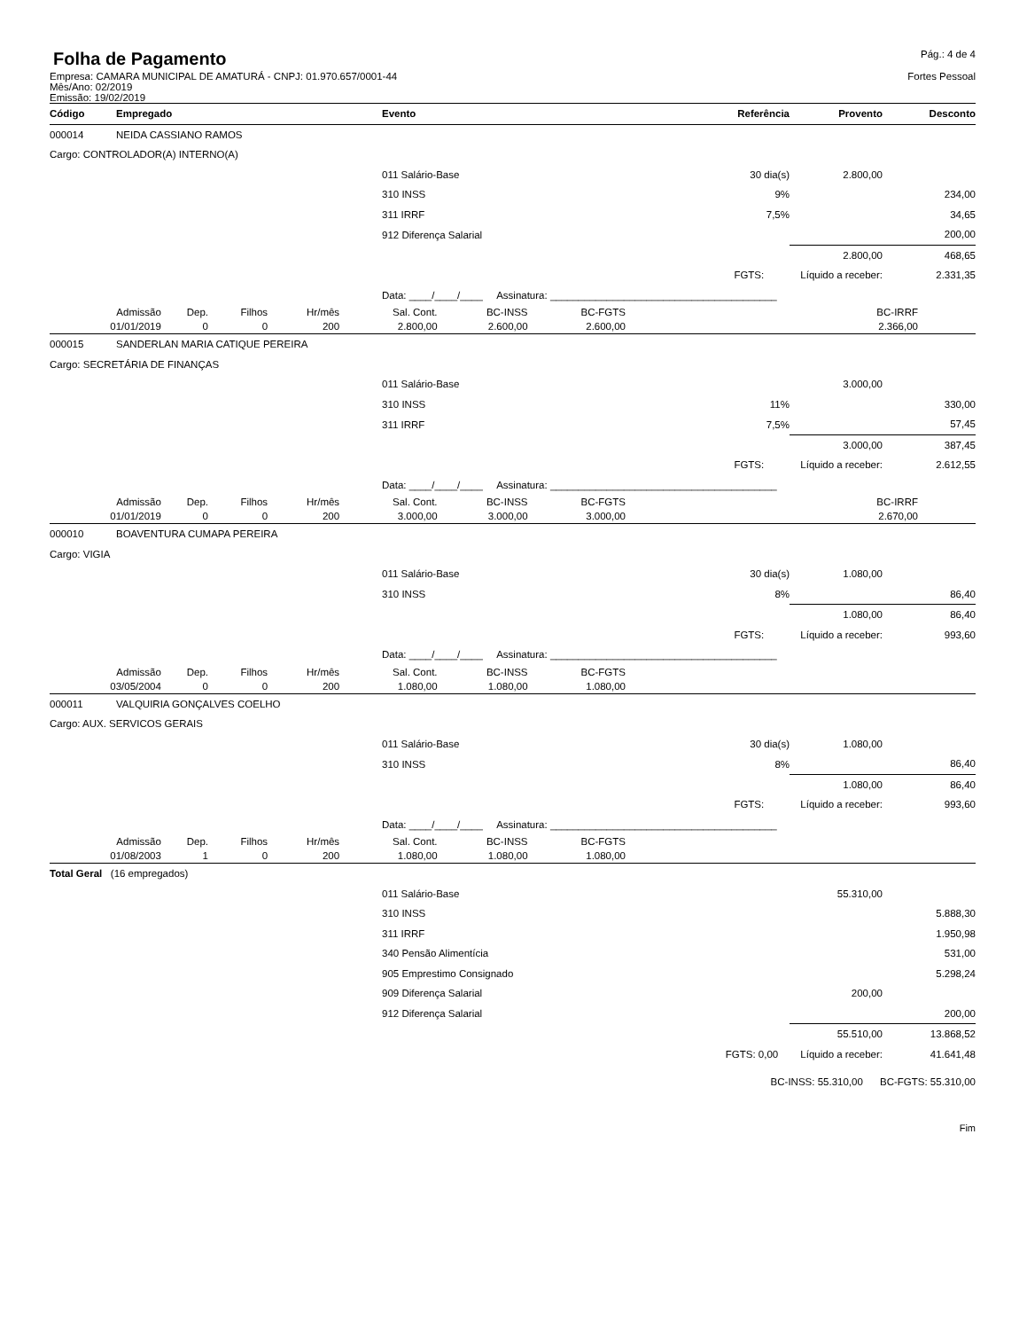Folha de Pagamento
Pág.: 4 de 4
Empresa: CAMARA MUNICIPAL DE AMATURÁ - CNPJ: 01.970.657/0001-44
Fortes Pessoal
Mês/Ano: 02/2019
Emissão: 19/02/2019
| Código | Empregado | Evento | Referência | Provento | Desconto |
| --- | --- | --- | --- | --- | --- |
| 000014 | NEIDA CASSIANO RAMOS | | | | |
| Cargo: CONTROLADOR(A) INTERNO(A) | | | | | |
| | | 011 Salário-Base | 30 dia(s) | 2.800,00 | |
| | | 310 INSS | 9% | | 234,00 |
| | | 311 IRRF | 7,5% | | 34,65 |
| | | 912 Diferença Salarial | | | 200,00 |
| | | | | 2.800,00 | 468,65 |
| | | | FGTS: | Líquido a receber: | 2.331,35 |
| | | Data: ____/____/____ Assinatura: ________________________________________ | | | |
| Admissão | Dep. | Filhos | Hr/mês | Sal. Cont. | BC-INSS | BC-FGTS | BC-IRRF | |
| 01/01/2019 | 0 | 0 | 200 | 2.800,00 | 2.600,00 | 2.600,00 | 2.366,00 | |
| 000015 | SANDERLAN MARIA CATIQUE PEREIRA | | | | |
| Cargo: SECRETÁRIA DE FINANÇAS | | | | | |
| | | 011 Salário-Base | | 3.000,00 | |
| | | 310 INSS | 11% | | 330,00 |
| | | 311 IRRF | 7,5% | | 57,45 |
| | | | | 3.000,00 | 387,45 |
| | | | FGTS: | Líquido a receber: | 2.612,55 |
| | | Data: ____/____/____ Assinatura: ________________________________________ | | | |
| Admissão | Dep. | Filhos | Hr/mês | Sal. Cont. | BC-INSS | BC-FGTS | BC-IRRF | |
| 01/01/2019 | 0 | 0 | 200 | 3.000,00 | 3.000,00 | 3.000,00 | 2.670,00 | |
| 000010 | BOAVENTURA CUMAPA PEREIRA | | | | |
| Cargo: VIGIA | | | | | |
| | | 011 Salário-Base | 30 dia(s) | 1.080,00 | |
| | | 310 INSS | 8% | | 86,40 |
| | | | | 1.080,00 | 86,40 |
| | | | FGTS: | Líquido a receber: | 993,60 |
| | | Data: ____/____/____ Assinatura: ________________________________________ | | | |
| Admissão | Dep. | Filhos | Hr/mês | Sal. Cont. | BC-INSS | BC-FGTS | |
| 03/05/2004 | 0 | 0 | 200 | 1.080,00 | 1.080,00 | 1.080,00 | |
| 000011 | VALQUIRIA GONÇALVES COELHO | | | | |
| Cargo: AUX. SERVICOS GERAIS | | | | | |
| | | 011 Salário-Base | 30 dia(s) | 1.080,00 | |
| | | 310 INSS | 8% | | 86,40 |
| | | | | 1.080,00 | 86,40 |
| | | | FGTS: | Líquido a receber: | 993,60 |
| | | Data: ____/____/____ Assinatura: ________________________________________ | | | |
| Admissão | Dep. | Filhos | Hr/mês | Sal. Cont. | BC-INSS | BC-FGTS | |
| 01/08/2003 | 1 | 0 | 200 | 1.080,00 | 1.080,00 | 1.080,00 | |
| Total Geral (16 empregados) | | | | | |
| | | 011 Salário-Base | | 55.310,00 | |
| | | 310 INSS | | | 5.888,30 |
| | | 311 IRRF | | | 1.950,98 |
| | | 340 Pensão Alimentícia | | | 531,00 |
| | | 905 Emprestimo Consignado | | | 5.298,24 |
| | | 909 Diferença Salarial | | 200,00 | |
| | | 912 Diferença Salarial | | | 200,00 |
| | | | | 55.510,00 | 13.868,52 |
| | | | FGTS: 0,00 | Líquido a receber: | 41.641,48 |
BC-INSS: 55.310,00 BC-FGTS: 55.310,00
Fim